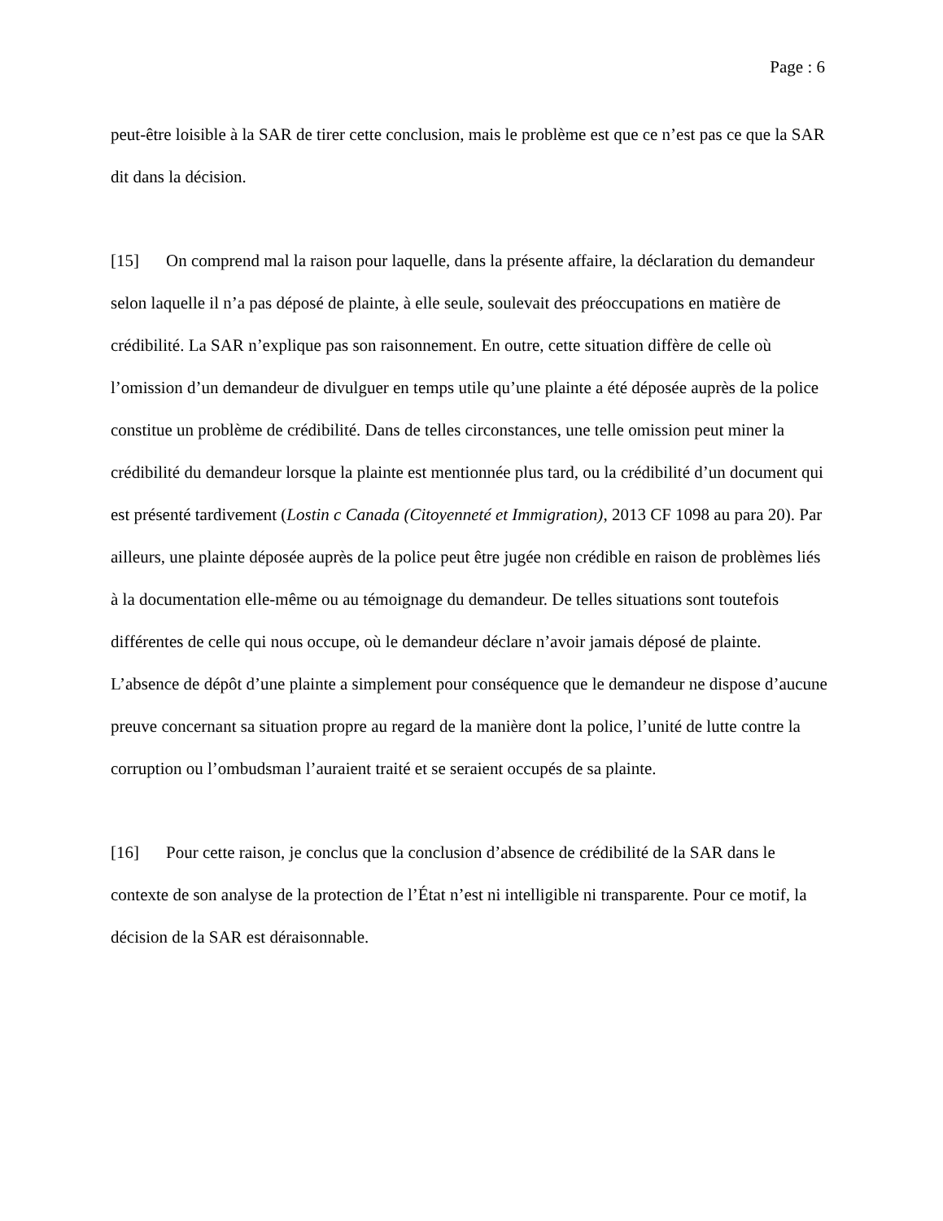Page : 6
peut-être loisible à la SAR de tirer cette conclusion, mais le problème est que ce n’est pas ce que la SAR dit dans la décision.
[15] On comprend mal la raison pour laquelle, dans la présente affaire, la déclaration du demandeur selon laquelle il n’a pas déposé de plainte, à elle seule, soulevait des préoccupations en matière de crédibilité. La SAR n’explique pas son raisonnement. En outre, cette situation diffère de celle où l’omission d’un demandeur de divulguer en temps utile qu’une plainte a été déposée auprès de la police constitue un problème de crédibilité. Dans de telles circonstances, une telle omission peut miner la crédibilité du demandeur lorsque la plainte est mentionnée plus tard, ou la crédibilité d’un document qui est présenté tardivement (Lostin c Canada (Citoyenneté et Immigration), 2013 CF 1098 au para 20). Par ailleurs, une plainte déposée auprès de la police peut être jugée non crédible en raison de problèmes liés à la documentation elle-même ou au témoignage du demandeur. De telles situations sont toutefois différentes de celle qui nous occupe, où le demandeur déclare n’avoir jamais déposé de plainte. L’absence de dépôt d’une plainte a simplement pour conséquence que le demandeur ne dispose d’aucune preuve concernant sa situation propre au regard de la manière dont la police, l’unité de lutte contre la corruption ou l’ombudsman l’auraient traité et se seraient occupés de sa plainte.
[16] Pour cette raison, je conclus que la conclusion d’absence de crédibilité de la SAR dans le contexte de son analyse de la protection de l’État n’est ni intelligible ni transparente. Pour ce motif, la décision de la SAR est déraisonnable.